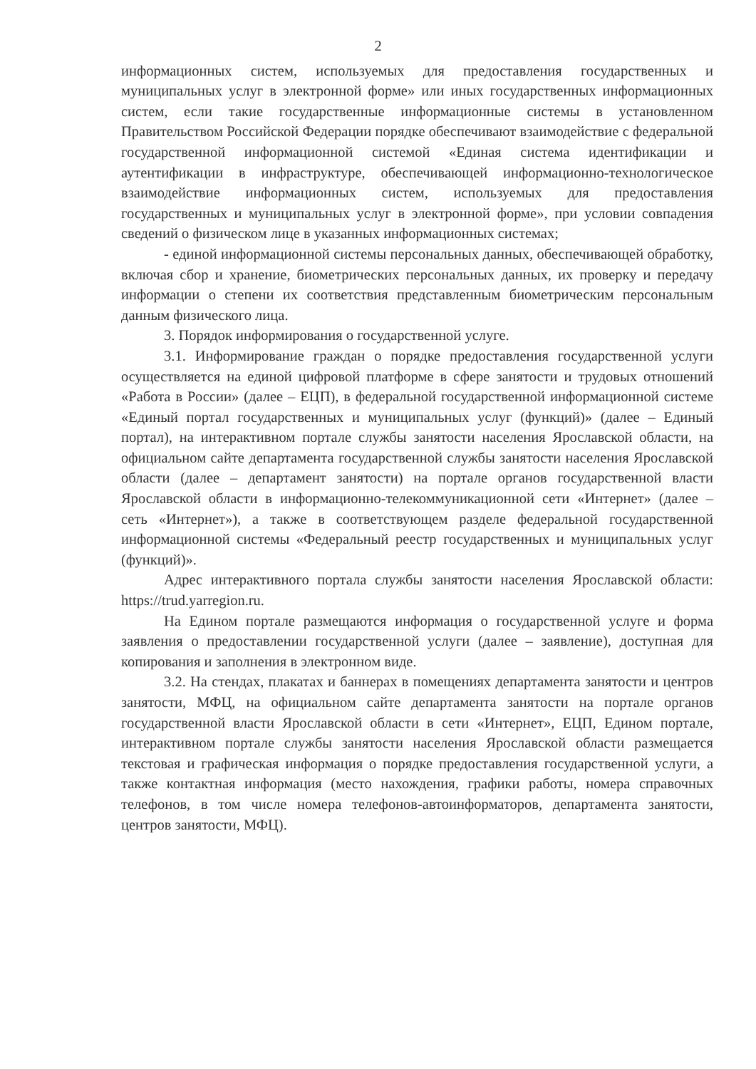2
информационных систем, используемых для предоставления государственных и муниципальных услуг в электронной форме» или иных государственных информационных систем, если такие государственные информационные системы в установленном Правительством Российской Федерации порядке обеспечивают взаимодействие с федеральной государственной информационной системой «Единая система идентификации и аутентификации в инфраструктуре, обеспечивающей информационно-технологическое взаимодействие информационных систем, используемых для предоставления государственных и муниципальных услуг в электронной форме», при условии совпадения сведений о физическом лице в указанных информационных системах;
- единой информационной системы персональных данных, обеспечивающей обработку, включая сбор и хранение, биометрических персональных данных, их проверку и передачу информации о степени их соответствия представленным биометрическим персональным данным физического лица.
3. Порядок информирования о государственной услуге.
3.1. Информирование граждан о порядке предоставления государственной услуги осуществляется на единой цифровой платформе в сфере занятости и трудовых отношений «Работа в России» (далее – ЕЦП), в федеральной государственной информационной системе «Единый портал государственных и муниципальных услуг (функций)» (далее – Единый портал), на интерактивном портале службы занятости населения Ярославской области, на официальном сайте департамента государственной службы занятости населения Ярославской области (далее – департамент занятости) на портале органов государственной власти Ярославской области в информационно-телекоммуникационной сети «Интернет» (далее – сеть «Интернет»), а также в соответствующем разделе федеральной государственной информационной системы «Федеральный реестр государственных и муниципальных услуг (функций)».
Адрес интерактивного портала службы занятости населения Ярославской области: https://trud.yarregion.ru.
На Едином портале размещаются информация о государственной услуге и форма заявления о предоставлении государственной услуги (далее – заявление), доступная для копирования и заполнения в электронном виде.
3.2. На стендах, плакатах и баннерах в помещениях департамента занятости и центров занятости, МФЦ, на официальном сайте департамента занятости на портале органов государственной власти Ярославской области в сети «Интернет», ЕЦП, Едином портале, интерактивном портале службы занятости населения Ярославской области размещается текстовая и графическая информация о порядке предоставления государственной услуги, а также контактная информация (место нахождения, графики работы, номера справочных телефонов, в том числе номера телефонов-автоинформаторов, департамента занятости, центров занятости, МФЦ).